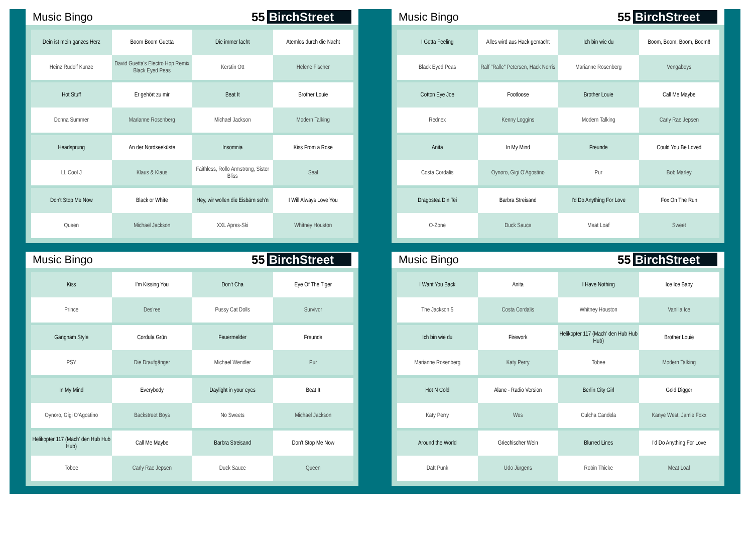Music Bingo 55 BirchStreet
| Dein ist mein ganzes Herz | Boom Boom Guetta | Die immer lacht | Atemlos durch die Nacht |
| Heinz Rudolf Kunze | David Guetta's Electro Hop Remix Black Eyed Peas | Kerstin Ott | Helene Fischer |
| Hot Stuff | Er gehört zu mir | Beat It | Brother Louie |
| Donna Summer | Marianne Rosenberg | Michael Jackson | Modern Talking |
| Headsprung | An der Nordseeküste | Insomnia | Kiss From a Rose |
| LL Cool J | Klaus & Klaus | Faithless, Rollo Armstrong, Sister Bliss | Seal |
| Don't Stop Me Now | Black or White | Hey, wir wollen die Eisbärn seh'n | I Will Always Love You |
| Queen | Michael Jackson | XXL Apres-Ski | Whitney Houston |
Music Bingo 55 BirchStreet
| I Gotta Feeling | Alles wird aus Hack gemacht | Ich bin wie du | Boom, Boom, Boom, Boom!! |
| Black Eyed Peas | Ralf "Ralle" Petersen, Hack Norris | Marianne Rosenberg | Vengaboys |
| Cotton Eye Joe | Footloose | Brother Louie | Call Me Maybe |
| Rednex | Kenny Loggins | Modern Talking | Carly Rae Jepsen |
| Anita | In My Mind | Freunde | Could You Be Loved |
| Costa Cordalis | Oynoro, Gigi O'Agostino | Pur | Bob Marley |
| Dragostea Din Tei | Barbra Streisand | I'd Do Anything For Love | Fox On The Run |
| O-Zone | Duck Sauce | Meat Loaf | Sweet |
Music Bingo 55 BirchStreet
| Kiss | I'm Kissing You | Don't Cha | Eye Of The Tiger |
| Prince | Des'ree | Pussy Cat Dolls | Survivor |
| Gangnam Style | Cordula Grün | Feuermelder | Freunde |
| PSY | Die Draufgänger | Michael Wendler | Pur |
| In My Mind | Everybody | Daylight in your eyes | Beat It |
| Oynoro, Gigi O'Agostino | Backstreet Boys | No Sweets | Michael Jackson |
| Helikopter 117 (Mach' den Hub Hub Hub) | Call Me Maybe | Barbra Streisand | Don't Stop Me Now |
| Tobee | Carly Rae Jepsen | Duck Sauce | Queen |
Music Bingo 55 BirchStreet
| I Want You Back | Anita | I Have Nothing | Ice Ice Baby |
| The Jackson 5 | Costa Cordalis | Whitney Houston | Vanilla Ice |
| Ich bin wie du | Firework | Helikopter 117 (Mach' den Hub Hub Hub) | Brother Louie |
| Marianne Rosenberg | Katy Perry | Tobee | Modern Talking |
| Hot N Cold | Alane - Radio Version | Berlin City Girl | Gold Digger |
| Katy Perry | Wes | Culcha Candela | Kanye West, Jamie Foxx |
| Around the World | Griechischer Wein | Blurred Lines | I'd Do Anything For Love |
| Daft Punk | Udo Jürgens | Robin Thicke | Meat Loaf |